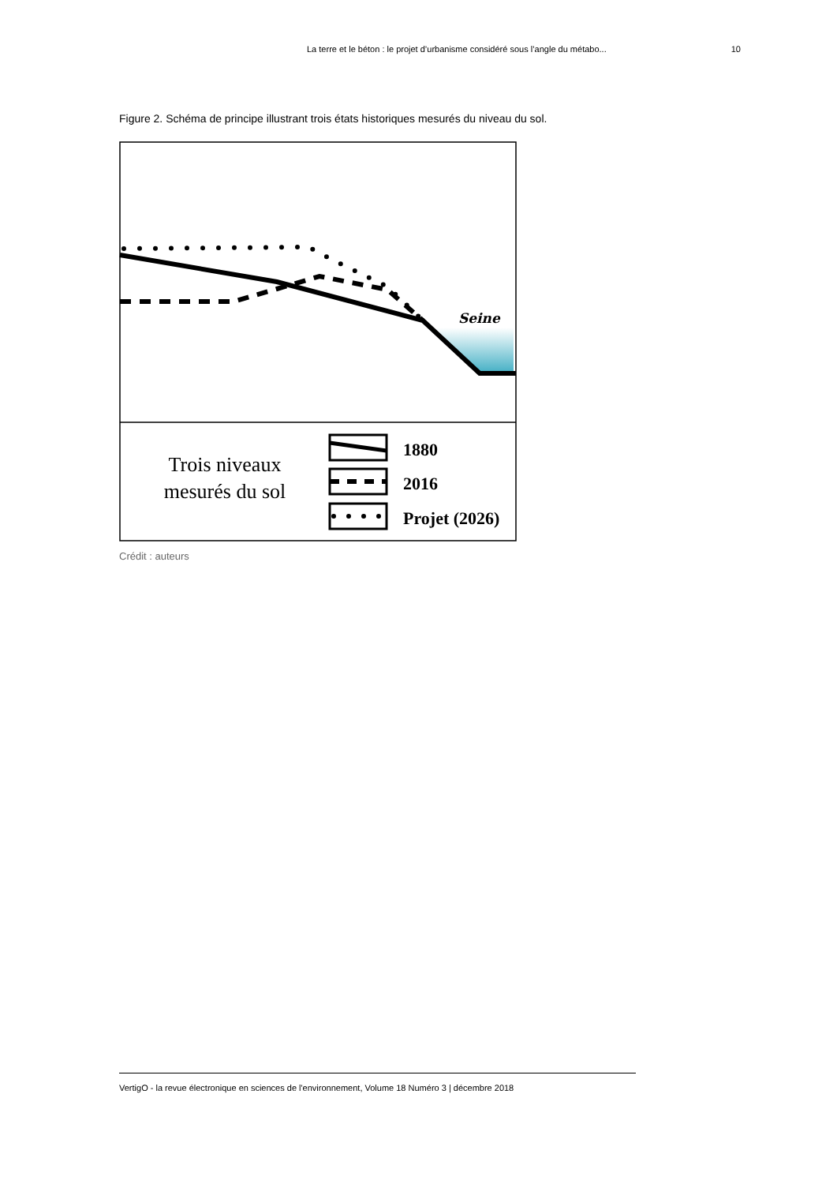La terre et le béton : le projet d’urbanisme considéré sous l’angle du métabo... 10
Figure 2. Schéma de principe illustrant trois états historiques mesurés du niveau du sol.
Seine
Trois niveaux
mesurés du sol
1880
2016
Projet (2026)
Crédit : auteurs
VertigO - la revue électronique en sciences de l'environnement, Volume 18 Numéro 3 | décembre 2018